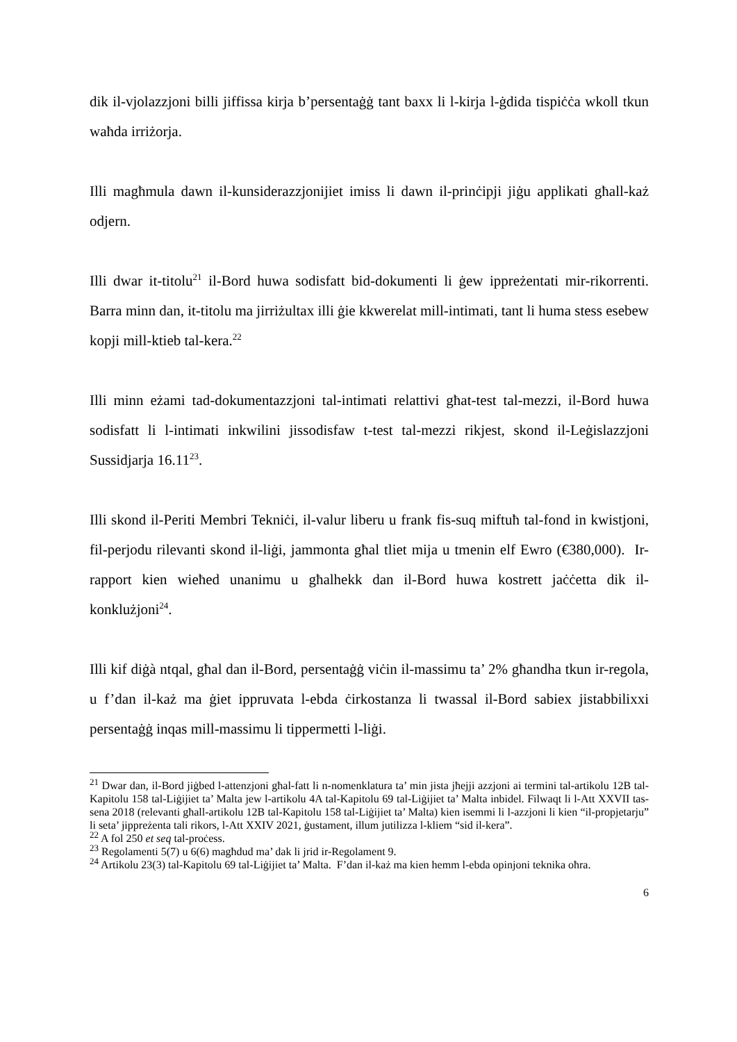dik il-vjolazzjoni billi jiffissa kirja b’persentaġġ tant baxx li l-kirja l-ġdida tispiċċa wkoll tkun waħda irriżorja.
Illi magħmula dawn il-kunsiderazzjonijiet imiss li dawn il-prinċipji jiġu applikati għall-każ odjern.
Illi dwar it-titolu<sup>21</sup> il-Bord huwa sodisfatt bid-dokumenti li ġew ippreżentati mir-rikorrenti. Barra minn dan, it-titolu ma jirriżultax illi ġie kkwerelat mill-intimati, tant li huma stess esebew kopji mill-ktieb tal-kera.<sup>22</sup>
Illi minn eżami tad-dokumentazzjoni tal-intimati relattivi għat-test tal-mezzi, il-Bord huwa sodisfatt li l-intimati inkwilini jissodisfaw t-test tal-mezzi rikjest, skond il-Leġislazzjoni Sussidjarja 16.11<sup>23</sup>.
Illi skond il-Periti Membri Tekniċi, il-valur liberu u frank fis-suq miftuħ tal-fond in kwistjoni, fil-perjodu rilevanti skond il-liġi, jammonta għal tliet mija u tmenin elf Ewro (€380,000). Ir-rapport kien wieħed unanimu u għalhekk dan il-Bord huwa kostrett jaċċetta dik il-konklużjoni<sup>24</sup>.
Illi kif diġà ntqal, għal dan il-Bord, persentaġġ viċin il-massimu ta’ 2% għandha tkun ir-regola, u f’dan il-każ ma ġiet ippruvata l-ebda ċirkostanza li twassal il-Bord sabiex jistabbilixxi persentaġġ inqas mill-massimu li tippermetti l-liġi.
<sup>21</sup> Dwar dan, il-Bord jiġbed l-attenzjoni għal-fatt li n-nomenklatura ta’ min jista jħejji azzjoni ai termini tal-artikolu 12B tal-Kapitolu 158 tal-Liġijiet ta’ Malta jew l-artikolu 4A tal-Kapitolu 69 tal-Liġijiet ta’ Malta inbidel. Filwaqt li l-Att XXVII tas-sena 2018 (relevanti għall-artikolu 12B tal-Kapitolu 158 tal-Liġijiet ta’ Malta) kien isemmi li l-azzjoni li kien “il-propjetarju” li seta’ jippreżenta tali rikors, l-Att XXIV 2021, ġustament, illum jutilizza l-kliem “sid il-kera”.
<sup>22</sup> A fol 250 et seq tal-proċess.
<sup>23</sup> Regolamenti 5(7) u 6(6) magħdud ma’ dak li jrid ir-Regolament 9.
<sup>24</sup> Artikolu 23(3) tal-Kapitolu 69 tal-Liġijiet ta’ Malta. F’dan il-każ ma kien hemm l-ebda opinjoni teknika oħra.
6